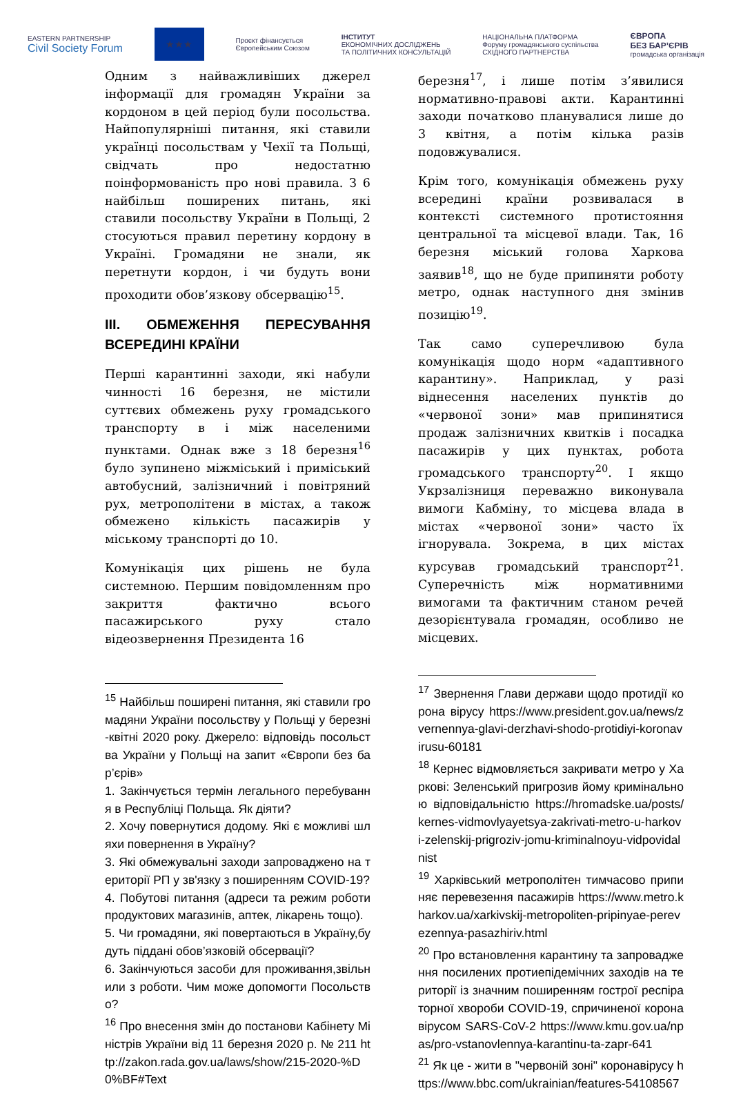EASTERN PARTNERSHIP
Civil Society Forum
★★★
Проєкт фінансується
Європейським Союзом
ІНСТИТУТ
ЕКОНОМІЧНИХ ДОСЛІДЖЕНЬ
ТА ПОЛІТИЧНИХ КОНСУЛЬТАЦІЙ
НАЦІОНАЛЬНА ПЛАТФОРМА
Форуму громадянського суспільства
СХІДНОГО ПАРТНЕРСТВА
ЄВРОПА
БЕЗ БАР’ЄРІВ
громадська організація
Одним з найважливіших джерел інформації для громадян України за кордоном в цей період були посольства. Найпопулярніші питання, які ставили українці посольствам у Чехії та Польщі, свідчать про недостатню поінформованість про нові правила. З 6 найбільш поширених питань, які ставили посольству України в Польщі, 2 стосуються правил перетину кордону в Україні. Громадяни не знали, як перетнути кордон, і чи будуть вони проходити обов’язкову обсервацію<sup>15</sup>.
III. ОБМЕЖЕННЯ ПЕРЕСУВАННЯ ВСЕРЕДИНІ КРАЇНИ
Перші карантинні заходи, які набули чинності 16 березня, не містили суттєвих обмежень руху громадського транспорту в і між населеними пунктами. Однак вже з 18 березня<sup>16</sup> було зупинено міжміський і приміський автобусний, залізничний і повітряний рух, метрополітени в містах, а також обмежено кількість пасажирів у міському транспорті до 10.
Комунікація цих рішень не була системною. Першим повідомленням про закриття фактично всього пасажирського руху стало відеозвернення Президента 16
<sup>15</sup> Найбільш поширені питання, які ставили громадяни України посольству у Польщі у березні-квітні 2020 року. Джерело: відповідь посольства України у Польщі на запит «Європи без бар’єрів»
1. Закінчується термін легального перебування в Республіці Польща. Як діяти?
2. Хочу повернутися додому. Які є можливі шляхи повернення в Україну?
3. Які обмежувальні заходи запроваджено на території РП у зв'язку з поширенням COVID-19?
4. Побутові питання (адреси та режим роботи продуктових магазинів, аптек, лікарень тощо).
5. Чи громадяни, які повертаються в Україну,будуть піддані обов’язковій обсервації?
6. Закінчуються засоби для проживання,звільнили з роботи. Чим може допомогти Посольство?
<sup>16</sup> Про внесення змін до постанови Кабінету Міністрів України від 11 березня 2020 р. № 211 http://zakon.rada.gov.ua/laws/show/215-2020-%D0%BF#Text
березня<sup>17</sup>, і лише потім з’явилися нормативно-правові акти. Карантинні заходи початково планувалися лише до 3 квітня, а потім кілька разів подовжувалися.
Крім того, комунікація обмежень руху всередині країни розвивалася в контексті системного протистояння центральної та місцевої влади. Так, 16 березня міський голова Харкова заявив<sup>18</sup>, що не буде припиняти роботу метро, однак наступного дня змінив позицію<sup>19</sup>.
Так само суперечливою була комунікація щодо норм «адаптивного карантину». Наприклад, у разі віднесення населених пунктів до «червоної зони» мав припинятися продаж залізничних квитків і посадка пасажирів у цих пунктах, робота громадського транспорту<sup>20</sup>. І якщо Укрзалізниця переважно виконувала вимоги Кабміну, то місцева влада в містах «червоної зони» часто їх ігнорувала. Зокрема, в цих містах курсував громадський транспорт<sup>21</sup>. Суперечність між нормативними вимогами та фактичним станом речей дезорієнтувала громадян, особливо не місцевих.
<sup>17</sup> Звернення Глави держави щодо протидії корона вірусу https://www.president.gov.ua/news/zvernennya-glavi-derzhavi-shodo-protidiyi-koronavirusu-60181
<sup>18</sup> Кернес відмовляється закривати метро у Харкові: Зеленський пригрозив йому кримінальною відповідальністю https://hromadske.ua/posts/kernes-vidmovlyayetsya-zakrivati-metro-u-harkovi-zelenskij-prigroziv-jomu-kriminalnoyu-vidpovidalnist
<sup>19</sup> Харківський метрополітен тимчасово припиняє перевезення пасажирів https://www.metro.kharkov.ua/xarkivskij-metropoliten-pripinyae-perevezennya-pasazhiriv.html
<sup>20</sup> Про встановлення карантину та запровадження посилених протиепідемічних заходів на території із значним поширенням гострої респіраторної хвороби COVID-19, спричиненої коронавірусом SARS-CoV-2 https://www.kmu.gov.ua/npas/pro-vstanovlennya-karantinu-ta-zapr-641
<sup>21</sup> Як це - жити в "червоній зоні" коронавірусу https://www.bbc.com/ukrainian/features-54108567